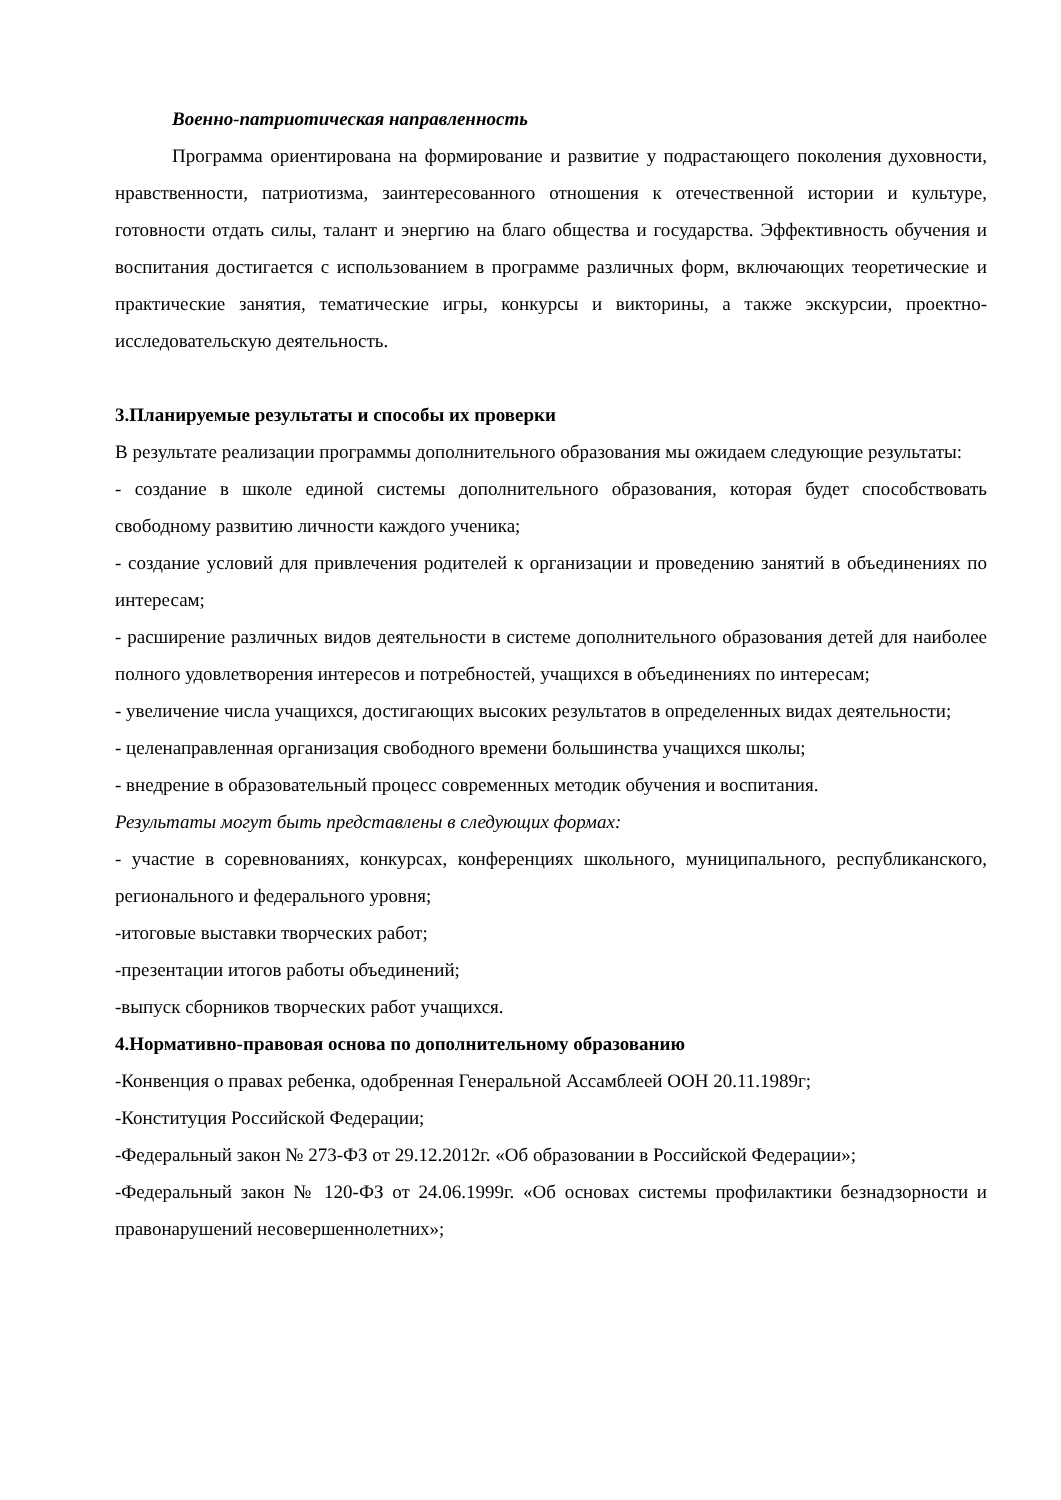Военно-патриотическая направленность
Программа ориентирована на формирование и развитие у подрастающего поколения духовности, нравственности, патриотизма, заинтересованного отношения к отечественной истории и культуре, готовности отдать силы, талант и энергию на благо общества и государства. Эффективность обучения и воспитания достигается с использованием в программе различных форм, включающих теоретические и практические занятия, тематические игры, конкурсы и викторины, а также экскурсии, проектно-исследовательскую деятельность.
3.Планируемые результаты и способы их проверки
В результате реализации программы дополнительного образования мы ожидаем следующие результаты:
- создание в школе единой системы дополнительного образования, которая будет способствовать свободному развитию личности каждого ученика;
- создание условий для привлечения родителей к организации и проведению занятий в объединениях по интересам;
- расширение различных видов деятельности в системе дополнительного образования детей для наиболее полного удовлетворения интересов и потребностей, учащихся в объединениях по интересам;
- увеличение числа учащихся, достигающих высоких результатов в определенных видах деятельности;
- целенаправленная организация свободного времени большинства учащихся школы;
- внедрение в образовательный процесс современных методик обучения и воспитания.
Результаты могут быть представлены в следующих формах:
- участие в соревнованиях, конкурсах, конференциях школьного, муниципального, республиканского, регионального и федерального уровня;
-итоговые выставки творческих работ;
-презентации итогов работы объединений;
-выпуск сборников творческих работ учащихся.
4.Нормативно-правовая основа по дополнительному образованию
-Конвенция о правах ребенка, одобренная Генеральной Ассамблеей ООН 20.11.1989г;
-Конституция Российской Федерации;
-Федеральный закон № 273-ФЗ от 29.12.2012г. «Об образовании в Российской Федерации»;
-Федеральный закон № 120-ФЗ от 24.06.1999г. «Об основах системы профилактики безнадзорности и правонарушений несовершеннолетних»;